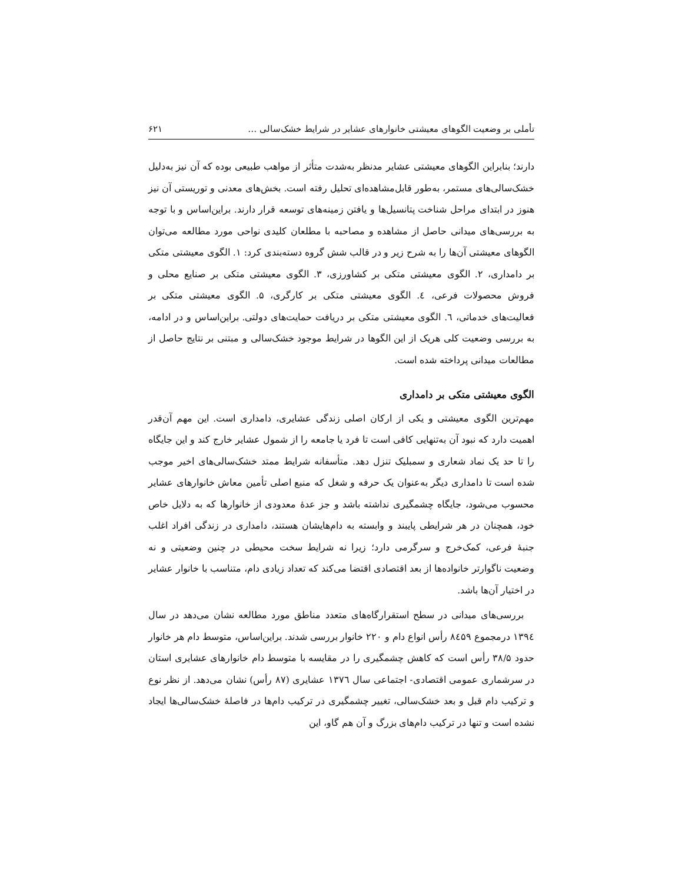تأملی بر وضعیت الگوهای معیشتی خانوارهای عشایر در شرایط خشک‌سالی … ۶۲۱
دارند؛ بنابراین الگوهای معیشتی عشایر مدنظر به‌شدت متأثر از مواهب طبیعی بوده که آن نیز به‌دلیل خشک‌سالی‌های مستمر، به‌طور قابل‌مشاهده‌ای تحلیل رفته است. بخش‌های معدنی و توریستی آن نیز هنوز در ابتدای مراحل شناخت پتانسیل‌ها و یافتن زمینه‌های توسعه قرار دارند. براین‌اساس و با توجه به بررسی‌های میدانی حاصل از مشاهده و مصاحبه با مطلعان کلیدی نواحی مورد مطالعه می‌توان الگوهای معیشتی آن‌ها را به شرح زیر و در قالب شش گروه دسته‌بندی کرد: ۱. الگوی معیشتی متکی بر دامداری، ۲. الگوی معیشتی متکی بر کشاورزی، ۳. الگوی معیشتی متکی بر صنایع محلی و فروش محصولات فرعی، ٤. الگوی معیشتی متکی بر کارگری، ۵. الگوی معیشتی متکی بر فعالیت‌های خدماتی، ٦. الگوی معیشتی متکی بر دریافت حمایت‌های دولتی. براین‌اساس و در ادامه، به بررسی وضعیت کلی هریک از این الگوها در شرایط موجود خشک‌سالی و مبتنی بر نتایج حاصل از مطالعات میدانی پرداخته شده است.
الگوی معیشتی متکی بر دامداری
مهم‌ترین الگوی معیشتی و یکی از ارکان اصلی زندگی عشایری، دامداری است. این مهم آن‌قدر اهمیت دارد که نبود آن به‌تنهایی کافی است تا فرد یا جامعه را از شمول عشایر خارج کند و این جایگاه را تا حد یک نماد شعاری و سمبلیک تنزل دهد. متأسفانه شرایط ممتد خشک‌سالی‌های اخیر موجب شده است تا دامداری دیگر به‌عنوان یک حرفه و شغل که منبع اصلی تأمین معاش خانوارهای عشایر محسوب می‌شود، جایگاه چشمگیری نداشته باشد و جز عدهٔ معدودی از خانوارها که به دلایل خاص خود، همچنان در هر شرایطی پایبند و وابسته به دام‌هایشان هستند، دامداری در زندگی افراد اغلب جنبهٔ فرعی، کمک‌خرج و سرگرمی دارد؛ زیرا نه شرایط سخت محیطی در چنین وضعیتی و نه وضعیت ناگوارتر خانواده‌ها از بعد اقتصادی اقتضا می‌کند که تعداد زیادی دام، متناسب با خانوار عشایر در اختیار آن‌ها باشد.
بررسی‌های میدانی در سطح استقرارگاه‌های متعدد مناطق مورد مطالعه نشان می‌دهد در سال ۱۳۹٤ درمجموع ۸٤۵۹ رأس انواع دام و ۲۲۰ خانوار بررسی شدند. براین‌اساس، متوسط دام هر خانوار حدود ۳۸/۵ رأس است که کاهش چشمگیری را در مقایسه با متوسط دام خانوارهای عشایری استان در سرشماری عمومی اقتصادی- اجتماعی سال ۱۳۷٦ عشایری (۸۷ رأس) نشان می‌دهد. از نظر نوع و ترکیب دام قبل و بعد خشک‌سالی، تغییر چشمگیری در ترکیب دام‌ها در فاصلهٔ خشک‌سالی‌ها ایجاد نشده است و تنها در ترکیب دام‌های بزرگ و آن هم گاو، این